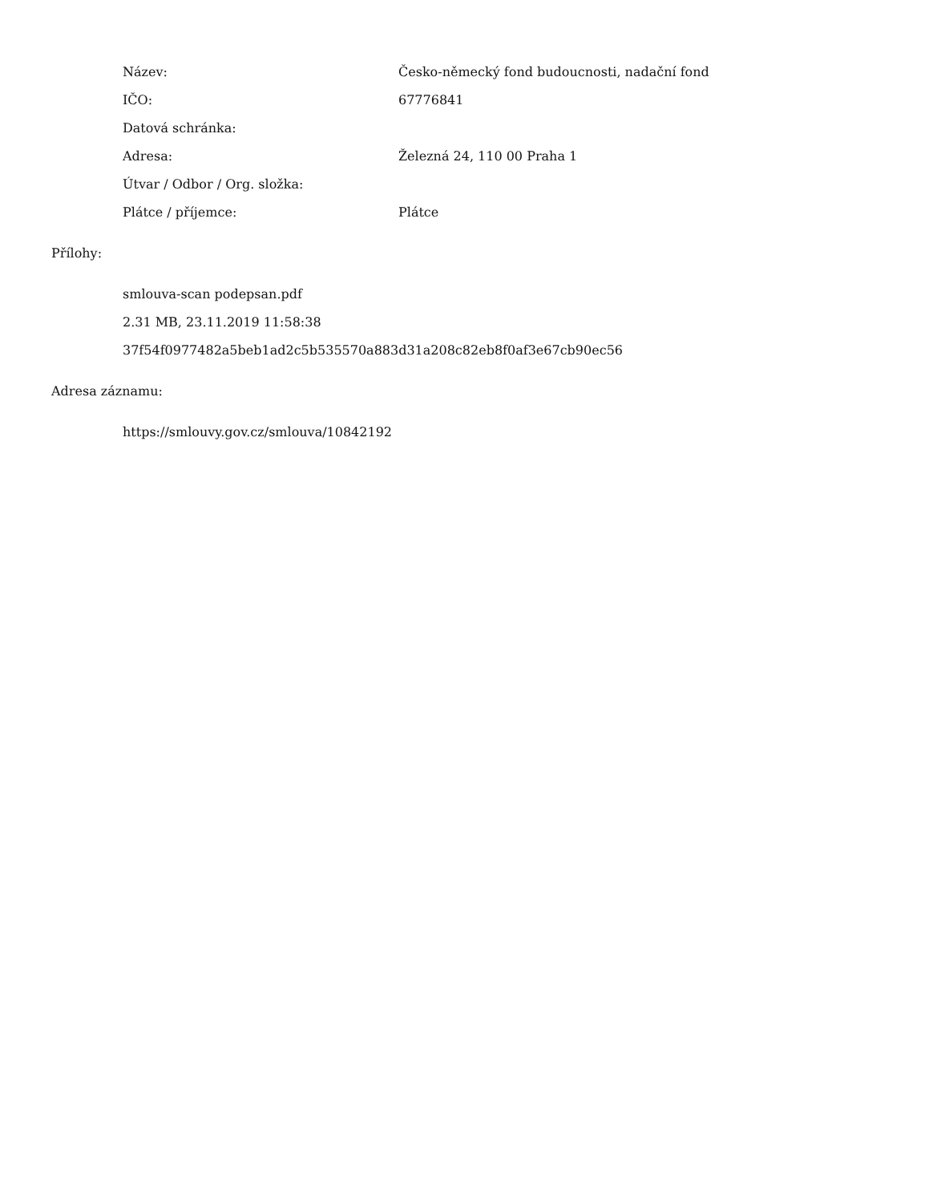| Název: | Česko-německý fond budoucnosti, nadační fond |
| IČO: | 67776841 |
| Datová schránka: | |
| Adresa: | Železná 24, 110 00 Praha 1 |
| Útvar / Odbor / Org. složka: | |
| Plátce / příjemce: | Plátce |
Přílohy:
smlouva-scan podepsan.pdf
2.31 MB, 23.11.2019 11:58:38
37f54f0977482a5beb1ad2c5b535570a883d31a208c82eb8f0af3e67cb90ec56
Adresa záznamu:
https://smlouvy.gov.cz/smlouva/10842192